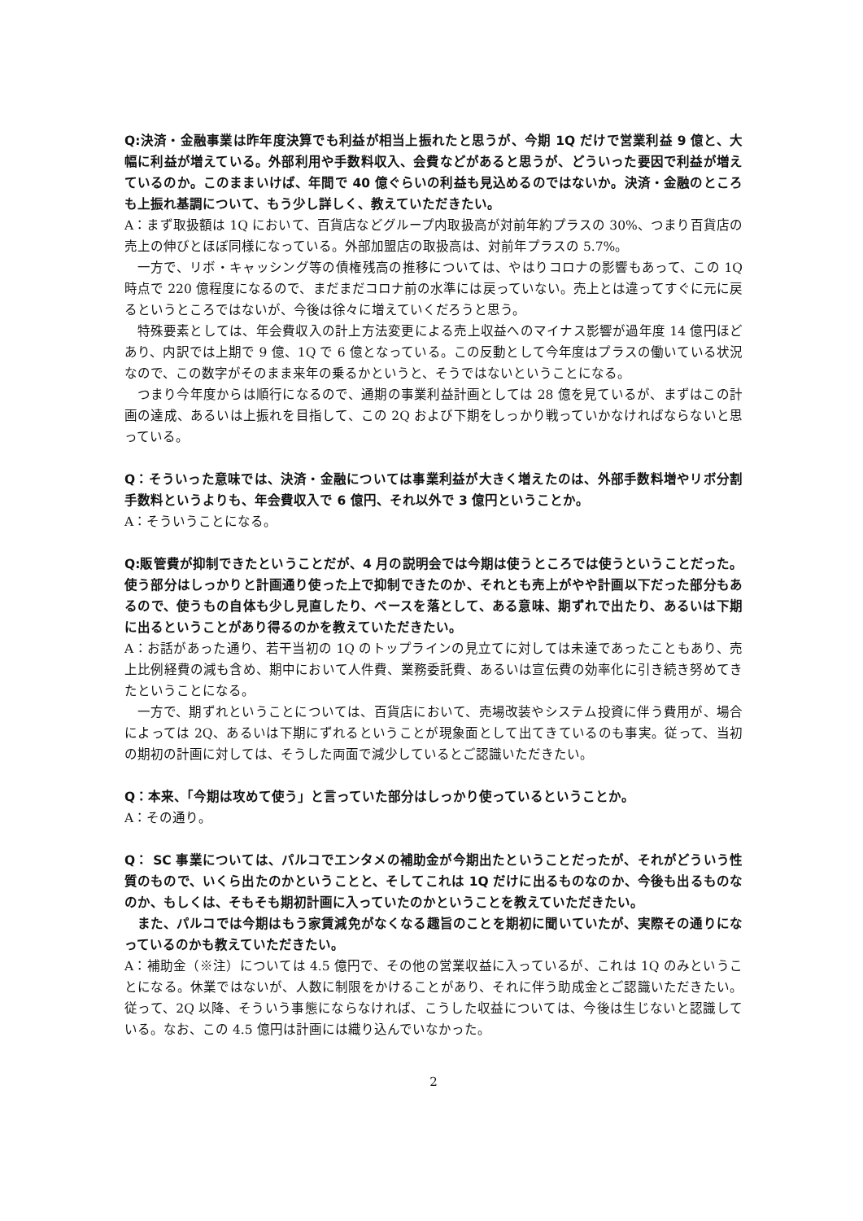Q:決済・金融事業は昨年度決算でも利益が相当上振れたと思うが、今期 1Q だけで営業利益 9 億と、大幅に利益が増えている。外部利用や手数料収入、会費などがあると思うが、どういった要因で利益が増えているのか。このままいけば、年間で 40 億ぐらいの利益も見込めるのではないか。決済・金融のところも上振れ基調について、もう少し詳しく、教えていただきたい。
A：まず取扱額は 1Q において、百貨店などグループ内取扱高が対前年約プラスの 30%、つまり百貨店の売上の伸びとほぼ同様になっている。外部加盟店の取扱高は、対前年プラスの 5.7%。
一方で、リボ・キャッシング等の債権残高の推移については、やはりコロナの影響もあって、この 1Q 時点で 220 億程度になるので、まだまだコロナ前の水準には戻っていない。売上とは違ってすぐに元に戻るというところではないが、今後は徐々に増えていくだろうと思う。
特殊要素としては、年会費収入の計上方法変更による売上収益へのマイナス影響が過年度 14 億円ほどあり、内訳では上期で 9 億、1Q で 6 億となっている。この反動として今年度はプラスの働いている状況なので、この数字がそのまま来年の乗るかというと、そうではないということになる。
つまり今年度からは順行になるので、通期の事業利益計画としては 28 億を見ているが、まずはこの計画の達成、あるいは上振れを目指して、この 2Q および下期をしっかり戦っていかなければならないと思っている。
Q：そういった意味では、決済・金融については事業利益が大きく増えたのは、外部手数料増やリボ分割手数料というよりも、年会費収入で 6 億円、それ以外で 3 億円ということか。
A：そういうことになる。
Q:販管費が抑制できたということだが、4 月の説明会では今期は使うところでは使うということだった。使う部分はしっかりと計画通り使った上で抑制できたのか、それとも売上がやや計画以下だった部分もあるので、使うもの自体も少し見直したり、ペースを落として、ある意味、期ずれで出たり、あるいは下期に出るということがあり得るのかを教えていただきたい。
A：お話があった通り、若干当初の 1Q のトップラインの見立てに対しては未達であったこともあり、売上比例経費の減も含め、期中において人件費、業務委託費、あるいは宣伝費の効率化に引き続き努めてきたということになる。
一方で、期ずれということについては、百貨店において、売場改装やシステム投資に伴う費用が、場合によっては 2Q、あるいは下期にずれるということが現象面として出てきているのも事実。従って、当初の期初の計画に対しては、そうした両面で減少しているとご認識いただきたい。
Q：本来、「今期は攻めて使う」と言っていた部分はしっかり使っているということか。
A：その通り。
Q： SC 事業については、パルコでエンタメの補助金が今期出たということだったが、それがどういう性質のもので、いくら出たのかということと、そしてこれは 1Q だけに出るものなのか、今後も出るものなのか、もしくは、そもそも期初計画に入っていたのかということを教えていただきたい。
また、パルコでは今期はもう家賃減免がなくなる趣旨のことを期初に聞いていたが、実際その通りになっているのかも教えていただきたい。
A：補助金（※注）については 4.5 億円で、その他の営業収益に入っているが、これは 1Q のみということになる。休業ではないが、人数に制限をかけることがあり、それに伴う助成金とご認識いただきたい。従って、2Q 以降、そういう事態にならなければ、こうした収益については、今後は生じないと認識している。なお、この 4.5 億円は計画には織り込んでいなかった。
2